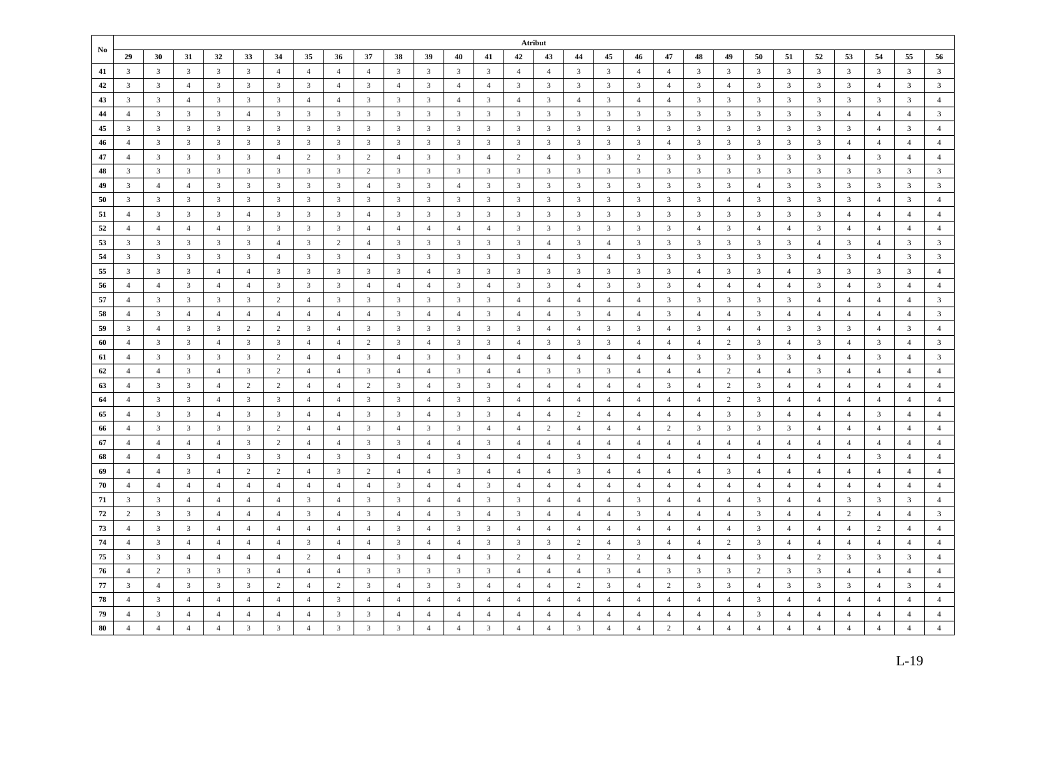| No | Atribut | | | | | | | | | | | | | | | | | | | | | | | | | | | |
| --- | --- | --- | --- | --- | --- | --- | --- | --- | --- | --- | --- | --- | --- | --- | --- | --- | --- | --- | --- | --- | --- | --- | --- | --- | --- | --- | --- | --- |
| | 29 | 30 | 31 | 32 | 33 | 34 | 35 | 36 | 37 | 38 | 39 | 40 | 41 | 42 | 43 | 44 | 45 | 46 | 47 | 48 | 49 | 50 | 51 | 52 | 53 | 54 | 55 | 56 |
| 41 | 3 | 3 | 3 | 3 | 3 | 4 | 4 | 4 | 4 | 3 | 3 | 3 | 3 | 4 | 4 | 3 | 3 | 4 | 4 | 3 | 3 | 3 | 3 | 3 | 3 | 3 | 3 | 3 |
| 42 | 3 | 3 | 4 | 3 | 3 | 3 | 3 | 4 | 3 | 4 | 3 | 4 | 4 | 3 | 3 | 3 | 3 | 3 | 4 | 3 | 4 | 3 | 3 | 3 | 3 | 4 | 3 | 3 |
| 43 | 3 | 3 | 4 | 3 | 3 | 3 | 4 | 4 | 3 | 3 | 3 | 4 | 3 | 4 | 3 | 4 | 3 | 4 | 4 | 3 | 3 | 3 | 3 | 3 | 3 | 3 | 3 | 4 |
| 44 | 4 | 3 | 3 | 3 | 4 | 3 | 3 | 3 | 3 | 3 | 3 | 3 | 3 | 3 | 3 | 3 | 3 | 3 | 3 | 3 | 3 | 3 | 3 | 3 | 4 | 4 | 4 | 3 |
| 45 | 3 | 3 | 3 | 3 | 3 | 3 | 3 | 3 | 3 | 3 | 3 | 3 | 3 | 3 | 3 | 3 | 3 | 3 | 3 | 3 | 3 | 3 | 3 | 3 | 3 | 4 | 3 | 4 |
| 46 | 4 | 3 | 3 | 3 | 3 | 3 | 3 | 3 | 3 | 3 | 3 | 3 | 3 | 3 | 3 | 3 | 3 | 3 | 4 | 3 | 3 | 3 | 3 | 3 | 4 | 4 | 4 | 4 |
| 47 | 4 | 3 | 3 | 3 | 3 | 4 | 2 | 3 | 2 | 4 | 3 | 3 | 4 | 2 | 4 | 3 | 3 | 2 | 3 | 3 | 3 | 3 | 3 | 3 | 4 | 3 | 4 | 4 |
| 48 | 3 | 3 | 3 | 3 | 3 | 3 | 3 | 3 | 2 | 3 | 3 | 3 | 3 | 3 | 3 | 3 | 3 | 3 | 3 | 3 | 3 | 3 | 3 | 3 | 3 | 3 | 3 | 3 |
| 49 | 3 | 4 | 4 | 3 | 3 | 3 | 3 | 3 | 4 | 3 | 3 | 4 | 3 | 3 | 3 | 3 | 3 | 3 | 3 | 3 | 3 | 4 | 3 | 3 | 3 | 3 | 3 | 3 |
| 50 | 3 | 3 | 3 | 3 | 3 | 3 | 3 | 3 | 3 | 3 | 3 | 3 | 3 | 3 | 3 | 3 | 3 | 3 | 3 | 3 | 4 | 3 | 3 | 3 | 3 | 4 | 3 | 4 |
| 51 | 4 | 3 | 3 | 3 | 4 | 3 | 3 | 3 | 4 | 3 | 3 | 3 | 3 | 3 | 3 | 3 | 3 | 3 | 3 | 3 | 3 | 3 | 3 | 3 | 4 | 4 | 4 | 4 |
| 52 | 4 | 4 | 4 | 4 | 3 | 3 | 3 | 3 | 4 | 4 | 4 | 4 | 4 | 3 | 3 | 3 | 3 | 3 | 3 | 4 | 3 | 4 | 4 | 3 | 4 | 4 | 4 | 4 |
| 53 | 3 | 3 | 3 | 3 | 3 | 4 | 3 | 2 | 4 | 3 | 3 | 3 | 3 | 3 | 4 | 3 | 4 | 3 | 3 | 3 | 3 | 3 | 3 | 4 | 3 | 4 | 3 | 3 |
| 54 | 3 | 3 | 3 | 3 | 3 | 4 | 3 | 3 | 4 | 3 | 3 | 3 | 3 | 3 | 4 | 3 | 4 | 3 | 3 | 3 | 3 | 3 | 3 | 4 | 3 | 4 | 3 | 3 |
| 55 | 3 | 3 | 3 | 4 | 4 | 3 | 3 | 3 | 3 | 3 | 4 | 3 | 3 | 3 | 3 | 3 | 3 | 3 | 3 | 4 | 3 | 3 | 4 | 3 | 3 | 3 | 3 | 4 |
| 56 | 4 | 4 | 3 | 4 | 4 | 3 | 3 | 3 | 4 | 4 | 4 | 3 | 4 | 3 | 3 | 4 | 3 | 3 | 3 | 4 | 4 | 4 | 4 | 3 | 4 | 3 | 4 | 4 |
| 57 | 4 | 3 | 3 | 3 | 3 | 2 | 4 | 3 | 3 | 3 | 3 | 3 | 3 | 4 | 4 | 4 | 4 | 4 | 3 | 3 | 3 | 3 | 3 | 4 | 4 | 4 | 4 | 3 |
| 58 | 4 | 3 | 4 | 4 | 4 | 4 | 4 | 4 | 4 | 3 | 4 | 4 | 3 | 4 | 4 | 3 | 4 | 4 | 3 | 4 | 4 | 3 | 4 | 4 | 4 | 4 | 4 | 3 |
| 59 | 3 | 4 | 3 | 3 | 2 | 2 | 3 | 4 | 3 | 3 | 3 | 3 | 3 | 3 | 4 | 4 | 3 | 3 | 4 | 3 | 4 | 4 | 3 | 3 | 3 | 4 | 3 | 4 |
| 60 | 4 | 3 | 3 | 4 | 3 | 3 | 4 | 4 | 2 | 3 | 4 | 3 | 3 | 4 | 3 | 3 | 3 | 4 | 4 | 4 | 2 | 3 | 4 | 3 | 4 | 3 | 4 | 3 |
| 61 | 4 | 3 | 3 | 3 | 3 | 2 | 4 | 4 | 3 | 4 | 3 | 3 | 4 | 4 | 4 | 4 | 4 | 4 | 4 | 3 | 3 | 3 | 3 | 4 | 4 | 3 | 4 | 3 |
| 62 | 4 | 4 | 3 | 4 | 3 | 2 | 4 | 4 | 3 | 4 | 4 | 3 | 4 | 4 | 3 | 3 | 3 | 4 | 4 | 4 | 2 | 4 | 4 | 3 | 4 | 4 | 4 | 4 |
| 63 | 4 | 3 | 3 | 4 | 2 | 2 | 4 | 4 | 2 | 3 | 4 | 3 | 3 | 4 | 4 | 4 | 4 | 4 | 3 | 4 | 2 | 3 | 4 | 4 | 4 | 4 | 4 | 4 |
| 64 | 4 | 3 | 3 | 4 | 3 | 3 | 4 | 4 | 3 | 3 | 4 | 3 | 3 | 4 | 4 | 4 | 4 | 4 | 4 | 4 | 2 | 3 | 4 | 4 | 4 | 4 | 4 | 4 |
| 65 | 4 | 3 | 3 | 4 | 3 | 3 | 4 | 4 | 3 | 3 | 4 | 3 | 3 | 4 | 4 | 2 | 4 | 4 | 4 | 4 | 3 | 3 | 4 | 4 | 4 | 3 | 4 | 4 |
| 66 | 4 | 3 | 3 | 3 | 3 | 2 | 4 | 4 | 3 | 4 | 3 | 3 | 4 | 4 | 2 | 4 | 4 | 4 | 2 | 3 | 3 | 3 | 3 | 4 | 4 | 4 | 4 | 4 |
| 67 | 4 | 4 | 4 | 4 | 3 | 2 | 4 | 4 | 3 | 3 | 4 | 4 | 3 | 4 | 4 | 4 | 4 | 4 | 4 | 4 | 4 | 4 | 4 | 4 | 4 | 4 | 4 | 4 |
| 68 | 4 | 4 | 3 | 4 | 3 | 3 | 4 | 3 | 3 | 4 | 4 | 3 | 4 | 4 | 4 | 3 | 4 | 4 | 4 | 4 | 4 | 4 | 4 | 4 | 4 | 3 | 4 | 4 |
| 69 | 4 | 4 | 3 | 4 | 2 | 2 | 4 | 3 | 2 | 4 | 4 | 3 | 4 | 4 | 4 | 3 | 4 | 4 | 4 | 4 | 3 | 4 | 4 | 4 | 4 | 4 | 4 | 4 |
| 70 | 4 | 4 | 4 | 4 | 4 | 4 | 4 | 4 | 4 | 3 | 4 | 4 | 3 | 4 | 4 | 4 | 4 | 4 | 4 | 4 | 4 | 4 | 4 | 4 | 4 | 4 | 4 | 4 |
| 71 | 3 | 3 | 4 | 4 | 4 | 4 | 3 | 4 | 3 | 3 | 4 | 4 | 3 | 3 | 4 | 4 | 4 | 3 | 4 | 4 | 4 | 3 | 4 | 4 | 3 | 3 | 3 | 4 |
| 72 | 2 | 3 | 3 | 4 | 4 | 4 | 3 | 4 | 3 | 4 | 4 | 3 | 4 | 3 | 4 | 4 | 4 | 3 | 4 | 4 | 4 | 3 | 4 | 4 | 2 | 4 | 4 | 3 |
| 73 | 4 | 3 | 3 | 4 | 4 | 4 | 4 | 4 | 4 | 3 | 4 | 3 | 3 | 4 | 4 | 4 | 4 | 4 | 4 | 4 | 4 | 3 | 4 | 4 | 4 | 2 | 4 | 4 |
| 74 | 4 | 3 | 4 | 4 | 4 | 4 | 3 | 4 | 4 | 3 | 4 | 4 | 3 | 3 | 3 | 2 | 4 | 3 | 4 | 4 | 2 | 3 | 4 | 4 | 4 | 4 | 4 | 4 |
| 75 | 3 | 3 | 4 | 4 | 4 | 4 | 2 | 4 | 4 | 3 | 4 | 4 | 3 | 2 | 4 | 2 | 2 | 2 | 4 | 4 | 4 | 3 | 4 | 2 | 3 | 3 | 3 | 4 |
| 76 | 4 | 2 | 3 | 3 | 3 | 4 | 4 | 4 | 3 | 3 | 3 | 3 | 3 | 4 | 4 | 4 | 3 | 4 | 3 | 3 | 3 | 2 | 3 | 3 | 4 | 4 | 4 | 4 |
| 77 | 3 | 4 | 3 | 3 | 3 | 2 | 4 | 2 | 3 | 4 | 3 | 3 | 4 | 4 | 4 | 2 | 3 | 4 | 2 | 3 | 3 | 4 | 3 | 3 | 3 | 4 | 3 | 4 |
| 78 | 4 | 3 | 4 | 4 | 4 | 4 | 4 | 3 | 4 | 4 | 4 | 4 | 4 | 4 | 4 | 4 | 4 | 4 | 4 | 4 | 4 | 3 | 4 | 4 | 4 | 4 | 4 | 4 |
| 79 | 4 | 3 | 4 | 4 | 4 | 4 | 4 | 3 | 3 | 4 | 4 | 4 | 4 | 4 | 4 | 4 | 4 | 4 | 4 | 4 | 4 | 3 | 4 | 4 | 4 | 4 | 4 | 4 |
| 80 | 4 | 4 | 4 | 4 | 3 | 3 | 4 | 3 | 3 | 3 | 4 | 4 | 3 | 4 | 4 | 3 | 4 | 4 | 2 | 4 | 4 | 4 | 4 | 4 | 4 | 4 | 4 | 4 |
L-19